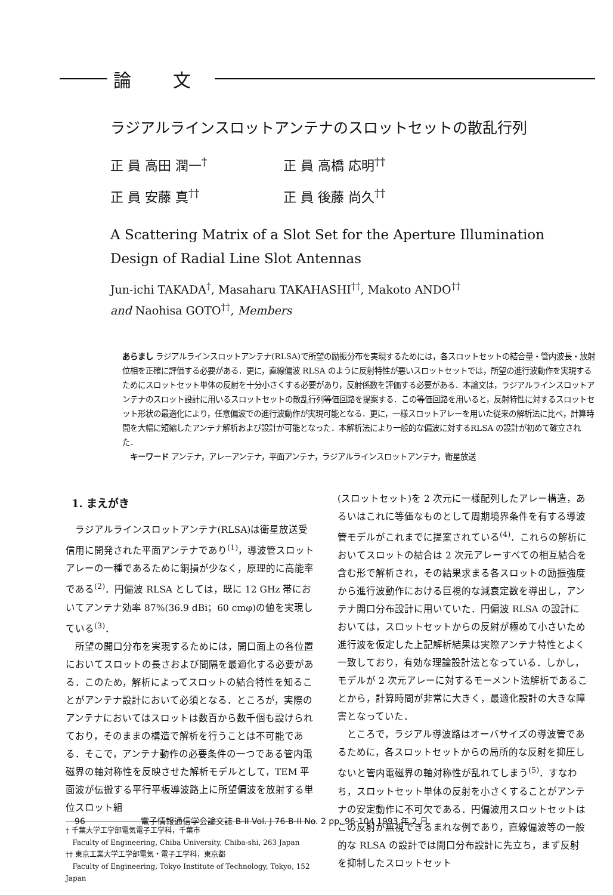論 文
ラジアルラインスロットアンテナのスロットセットの散乱行列
正 員 高田 潤一<sup>†</sup> 正 員 高橋 応明<sup>††</sup>
正 員 安藤 真<sup>††</sup> 正 員 後藤 尚久<sup>††</sup>
A Scattering Matrix of a Slot Set for the Aperture Illumination
Design of Radial Line Slot Antennas
Jun-ichi TAKADA<sup>†</sup>, Masaharu TAKAHASHI<sup>††</sup>, Makoto ANDO<sup>††</sup>
and Naohisa GOTO<sup>††</sup>, Members
あらまし ラジアルラインスロットアンテナ(RLSA)で所望の励振分布を実現するためには，各スロットセットの結合量・管内波長・放射位相を正確に評価する必要がある．更に，直線偏波 RLSA のように反射特性が悪いスロットセットでは，所望の進行波動作を実現するためにスロットセット単体の反射を十分小さくする必要があり，反射係数を評価する必要がある．本論文は，ラジアルラインスロットアンテナのスロット設計に用いるスロットセットの散乱行列等価回路を提案する．この等価回路を用いると，反射特性に対するスロットセット形状の最適化により，任意偏波での進行波動作が実現可能となる．更に，一様スロットアレーを用いた従来の解析法に比べ，計算時間を大幅に短縮したアンテナ解析および設計が可能となった．本解析法により一般的な偏波に対するRLSA の設計が初めて確立された．
キーワード アンテナ，アレーアンテナ，平面アンテナ，ラジアルラインスロットアンテナ，衛星放送
1. まえがき
ラジアルラインスロットアンテナ(RLSA)は衛星放送受信用に開発された平面アンテナであり<sup>(1)</sup>，導波管スロットアレーの一種であるために銅損が少なく，原理的に高能率である<sup>(2)</sup>．円偏波 RLSA としては，既に 12 GHz 帯においてアンテナ効率 87%(36.9 dBi；60 cmφ)の値を実現している<sup>(3)</sup>．
所望の開口分布を実現するためには，開口面上の各位置においてスロットの長さおよび間隔を最適化する必要がある．このため，解析によってスロットの結合特性を知ることがアンテナ設計において必須となる．ところが，実際のアンテナにおいてはスロットは数百から数千個も設けられており，そのままの構造で解析を行うことは不可能である．そこで，アンテナ動作の必要条件の一つである管内電磁界の軸対称性を反映させた解析モデルとして，TEM 平面波が伝搬する平行平板導波路上に所望偏波を放射する単位スロット組
† 千葉大学工学部電気電子工学科，千葉市
Faculty of Engineering, Chiba University, Chiba-shi, 263 Japan
†† 東京工業大学工学部電気・電子工学科，東京都
Faculty of Engineering, Tokyo Institute of Technology, Tokyo, 152 Japan
(スロットセット)を 2 次元に一様配列したアレー構造，あるいはこれに等価なものとして周期境界条件を有する導波管モデルがこれまでに提案されている<sup>(4)</sup>．これらの解析においてスロットの結合は 2 次元アレーすべての相互結合を含む形で解析され，その結果求まる各スロットの励振強度から進行波動作における巨視的な減衰定数を導出し，アンテナ開口分布設計に用いていた．円偏波 RLSA の設計においては，スロットセットからの反射が極めて小さいため進行波を仮定した上記解析結果は実際アンテナ特性とよく一致しており，有効な理論設計法となっている．しかし，モデルが 2 次元アレーに対するモーメント法解析であることから，計算時間が非常に大きく，最適化設計の大きな障害となっていた．
ところで，ラジアル導波路はオーバサイズの導波管であるために，各スロットセットからの局所的な反射を抑圧しないと管内電磁界の軸対称性が乱れてしまう<sup>(5)</sup>．すなわち，スロットセット単体の反射を小さくすることがアンテナの安定動作に不可欠である．円偏波用スロットセットはこの反射が無視できるまれな例であり，直線偏波等の一般的な RLSA の設計では開口分布設計に先立ち，まず反射を抑制したスロットセット
96 電子情報通信学会論文誌 B-II Vol. J 76-B-II No. 2 pp. 96-104 1993 年 2 月